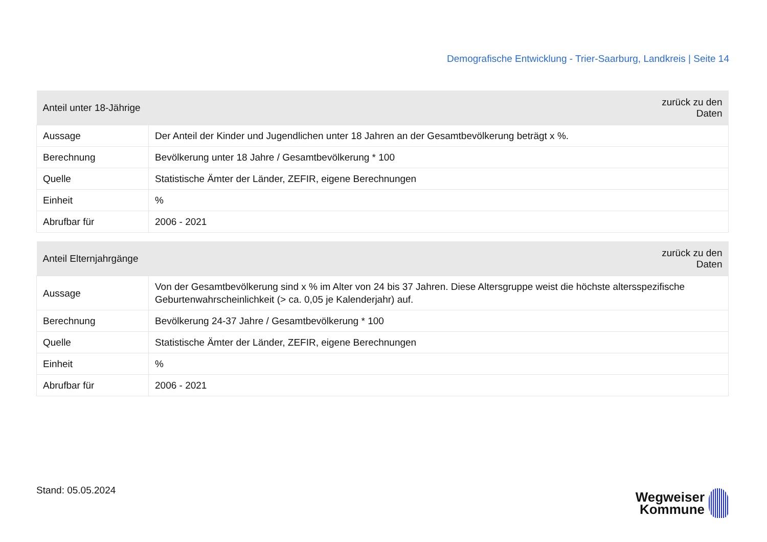Demografische Entwicklung - Trier-Saarburg, Landkreis | Seite 14
| Anteil unter 18-Jährige | zurück zu den Daten |
| --- | --- |
| Aussage | Der Anteil der Kinder und Jugendlichen unter 18 Jahren an der Gesamtbevölkerung beträgt x %. |
| Berechnung | Bevölkerung unter 18 Jahre / Gesamtbevölkerung * 100 |
| Quelle | Statistische Ämter der Länder, ZEFIR, eigene Berechnungen |
| Einheit | % |
| Abrufbar für | 2006 - 2021 |
| Anteil Elternjahrgänge | zurück zu den Daten |
| --- | --- |
| Aussage | Von der Gesamtbevölkerung sind x % im Alter von 24 bis 37 Jahren. Diese Altersgruppe weist die höchste altersspezifische Geburtenwahrscheinlichkeit (> ca. 0,05 je Kalenderjahr) auf. |
| Berechnung | Bevölkerung 24-37 Jahre / Gesamtbevölkerung * 100 |
| Quelle | Statistische Ämter der Länder, ZEFIR, eigene Berechnungen |
| Einheit | % |
| Abrufbar für | 2006 - 2021 |
Stand: 05.05.2024
Wegweiser
Kommune